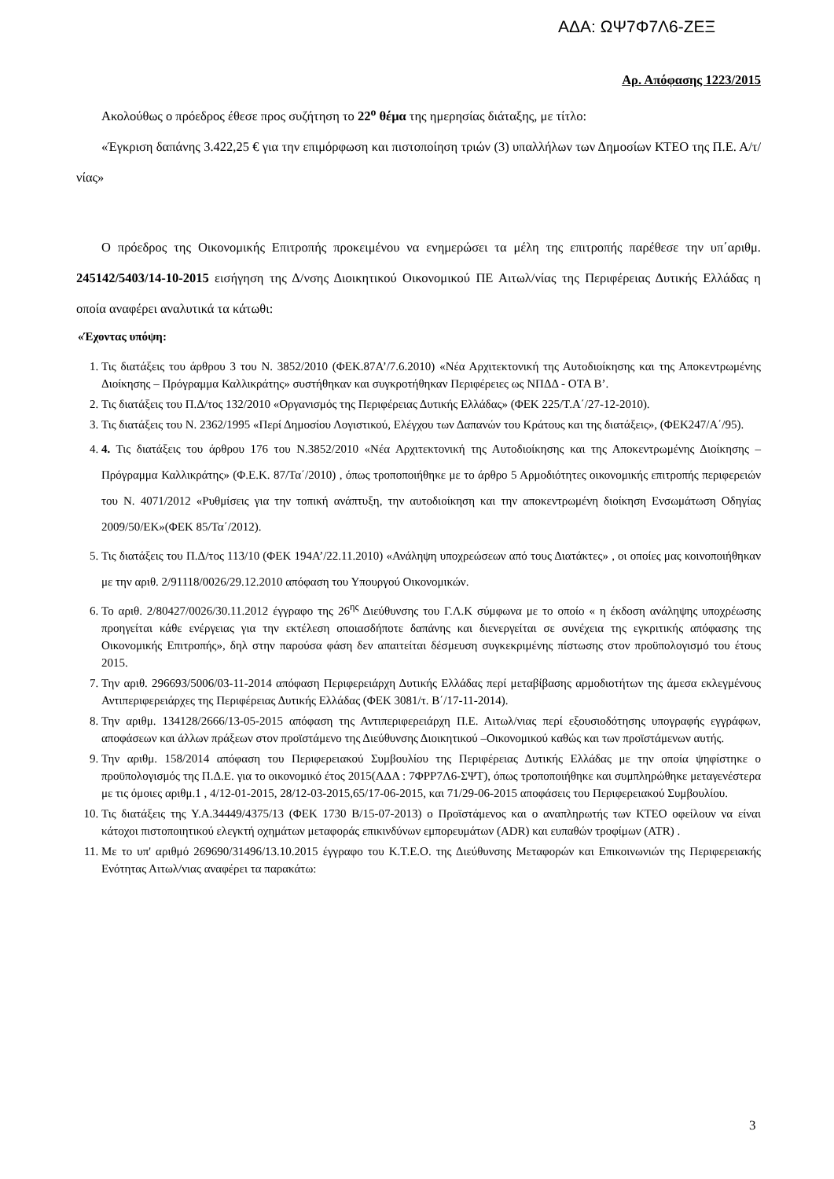ΑΔΑ: ΩΨ7Φ7Λ6-ΖΕΞ
Αρ. Απόφασης 1223/2015
Ακολούθως ο πρόεδρος έθεσε προς συζήτηση το 22<sup>ο</sup> θέμα της ημερησίας διάταξης, με τίτλο:
«Έγκριση δαπάνης 3.422,25 € για την επιμόρφωση και πιστοποίηση τριών (3) υπαλλήλων των Δημοσίων ΚΤΕΟ της Π.Ε. Α/τ/νίας»
Ο πρόεδρος της Οικονομικής Επιτροπής προκειμένου να ενημερώσει τα μέλη της επιτροπής παρέθεσε την υπ΄αριθμ. 245142/5403/14-10-2015 εισήγηση της Δ/νσης Διοικητικού Οικονομικού ΠΕ Αιτωλ/νίας της Περιφέρειας Δυτικής Ελλάδας η οποία αναφέρει αναλυτικά τα κάτωθι:
«Έχοντας υπόψη:
1. Τις διατάξεις του άρθρου 3 του Ν. 3852/2010 (ΦΕΚ.87Α’/7.6.2010) «Νέα Αρχιτεκτονική της Αυτοδιοίκησης και της Αποκεντρωμένης Διοίκησης – Πρόγραμμα Καλλικράτης» συστήθηκαν και συγκροτήθηκαν Περιφέρειες ως ΝΠΔΔ - ΟΤΑ Β’.
2. Τις διατάξεις του Π.Δ/τος 132/2010 «Οργανισμός της Περιφέρειας Δυτικής Ελλάδας» (ΦΕΚ 225/Τ.Α΄/27-12-2010).
3. Τις διατάξεις του Ν. 2362/1995 «Περί Δημοσίου Λογιστικού, Ελέγχου των Δαπανών του Κράτους και της διατάξεις», (ΦΕΚ247/Α΄/95).
4. 4. Τις διατάξεις του άρθρου 176 του Ν.3852/2010 «Νέα Αρχιτεκτονική της Αυτοδιοίκησης και της Αποκεντρωμένης Διοίκησης – Πρόγραμμα Καλλικράτης» (Φ.Ε.Κ. 87/Τα΄/2010) , όπως τροποποιήθηκε με το άρθρο 5 Αρμοδιότητες οικονομικής επιτροπής περιφερειών του Ν. 4071/2012 «Ρυθμίσεις για την τοπική ανάπτυξη, την αυτοδιοίκηση και την αποκεντρωμένη διοίκηση Ενσωμάτωση Οδηγίας 2009/50/ΕΚ»(ΦΕΚ 85/Τα΄/2012).
5. Τις διατάξεις του Π.Δ/τος 113/10 (ΦΕΚ 194Α’/22.11.2010) «Ανάληψη υποχρεώσεων από τους Διατάκτες» , οι οποίες μας κοινοποιήθηκαν με την αριθ. 2/91118/0026/29.12.2010 απόφαση του Υπουργού Οικονομικών.
6. Το αριθ. 2/80427/0026/30.11.2012 έγγραφο της 26<sup>ης</sup> Διεύθυνσης του Γ.Λ.Κ σύμφωνα με το οποίο « η έκδοση ανάληψης υποχρέωσης προηγείται κάθε ενέργειας για την εκτέλεση οποιασδήποτε δαπάνης και διενεργείται σε συνέχεια της εγκριτικής απόφασης της Οικονομικής Επιτροπής», δηλ στην παρούσα φάση δεν απαιτείται δέσμευση συγκεκριμένης πίστωσης στον προϋπολογισμό του έτους 2015.
7. Την αριθ. 296693/5006/03-11-2014 απόφαση Περιφερειάρχη Δυτικής Ελλάδας περί μεταβίβασης αρμοδιοτήτων της άμεσα εκλεγμένους Αντιπεριφερειάρχες της Περιφέρειας Δυτικής Ελλάδας (ΦΕΚ 3081/τ. Β΄/17-11-2014).
8. Την αριθμ. 134128/2666/13-05-2015 απόφαση της Αντιπεριφερειάρχη Π.Ε. Αιτωλ/νιας περί εξουσιοδότησης υπογραφής εγγράφων, αποφάσεων και άλλων πράξεων στον προϊστάμενο της Διεύθυνσης Διοικητικού –Οικονομικού καθώς και των προϊστάμενων αυτής.
9. Την αριθμ. 158/2014 απόφαση του Περιφερειακού Συμβουλίου της Περιφέρειας Δυτικής Ελλάδας με την οποία ψηφίστηκε ο προϋπολογισμός της Π.Δ.Ε. για το οικονομικό έτος 2015(ΑΔΑ : 7ΦΡΡ7Λ6-ΣΨΤ), όπως τροποποιήθηκε και συμπληρώθηκε μεταγενέστερα με τις όμοιες αριθμ.1 , 4/12-01-2015, 28/12-03-2015,65/17-06-2015, και 71/29-06-2015 αποφάσεις του Περιφερειακού Συμβουλίου.
10. Τις διατάξεις της Υ.Α.34449/4375/13 (ΦΕΚ 1730 Β/15-07-2013) ο Προϊστάμενος και ο αναπληρωτής των ΚΤΕΟ οφείλουν να είναι κάτοχοι πιστοποιητικού ελεγκτή οχημάτων μεταφοράς επικινδύνων εμπορευμάτων (ADR) και ευπαθών τροφίμων (ATR) .
11. Με το υπ' αριθμό 269690/31496/13.10.2015 έγγραφο του Κ.Τ.Ε.Ο. της Διεύθυνσης Μεταφορών και Επικοινωνιών της Περιφερειακής Ενότητας Αιτωλ/νιας αναφέρει τα παρακάτω:
3